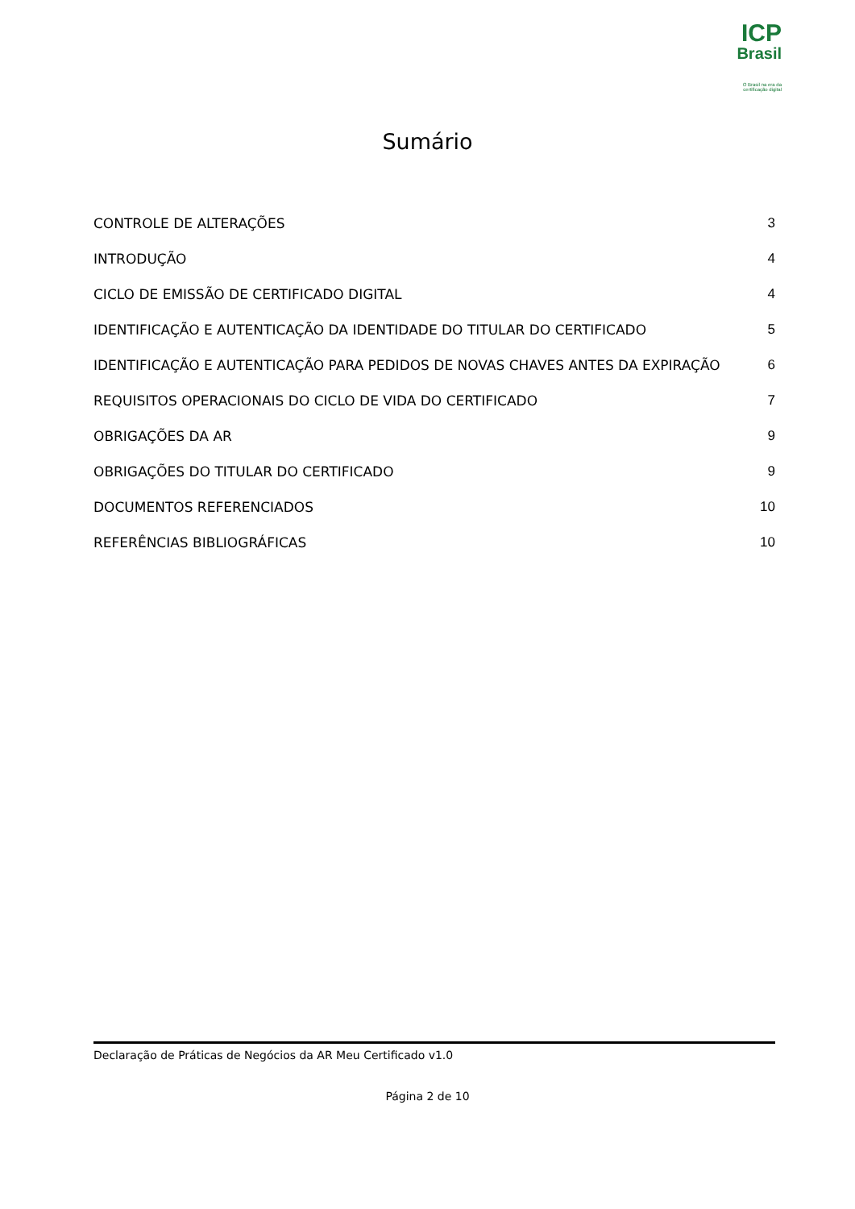ICP
Brasil
O Brasil na era da certificação digital
Sumário
CONTROLE DE ALTERAÇÕES 3
INTRODUÇÃO 4
CICLO DE EMISSÃO DE CERTIFICADO DIGITAL 4
IDENTIFICAÇÃO E AUTENTICAÇÃO DA IDENTIDADE DO TITULAR DO CERTIFICADO 5
IDENTIFICAÇÃO E AUTENTICAÇÃO PARA PEDIDOS DE NOVAS CHAVES ANTES DA EXPIRAÇÃO 6
REQUISITOS OPERACIONAIS DO CICLO DE VIDA DO CERTIFICADO 7
OBRIGAÇÕES DA AR 9
OBRIGAÇÕES DO TITULAR DO CERTIFICADO 9
DOCUMENTOS REFERENCIADOS 10
REFERÊNCIAS BIBLIOGRÁFICAS 10
Declaração de Práticas de Negócios da AR Meu Certificado v1.0
Página 2 de 10